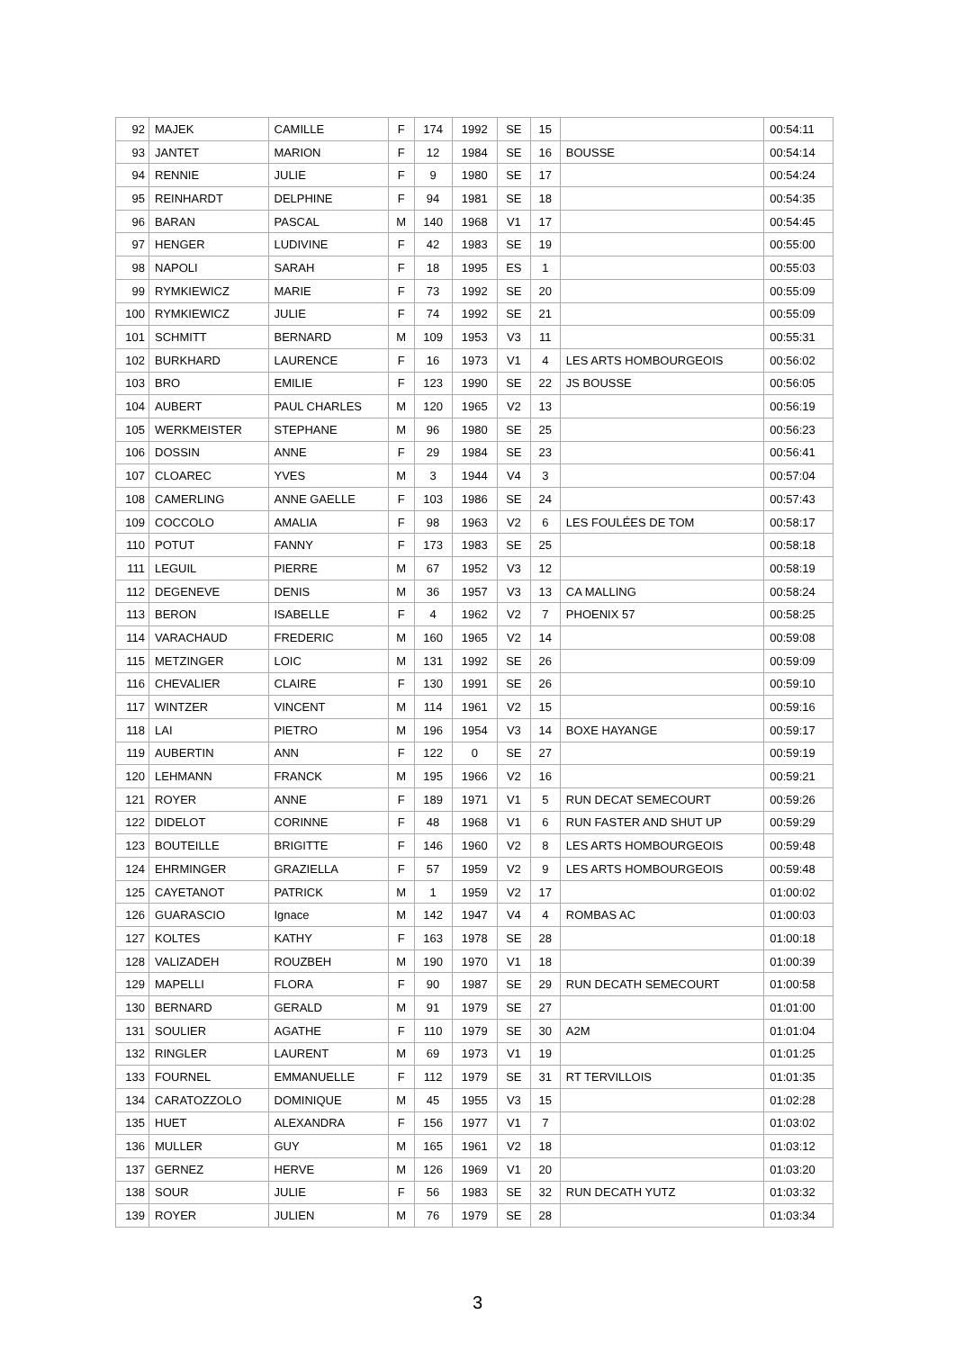| 92 | MAJEK | CAMILLE | F | 174 | 1992 | SE | 15 | | 00:54:11 |
| 93 | JANTET | MARION | F | 12 | 1984 | SE | 16 | BOUSSE | 00:54:14 |
| 94 | RENNIE | JULIE | F | 9 | 1980 | SE | 17 | | 00:54:24 |
| 95 | REINHARDT | DELPHINE | F | 94 | 1981 | SE | 18 | | 00:54:35 |
| 96 | BARAN | PASCAL | M | 140 | 1968 | V1 | 17 | | 00:54:45 |
| 97 | HENGER | LUDIVINE | F | 42 | 1983 | SE | 19 | | 00:55:00 |
| 98 | NAPOLI | SARAH | F | 18 | 1995 | ES | 1 | | 00:55:03 |
| 99 | RYMKIEWICZ | MARIE | F | 73 | 1992 | SE | 20 | | 00:55:09 |
| 100 | RYMKIEWICZ | JULIE | F | 74 | 1992 | SE | 21 | | 00:55:09 |
| 101 | SCHMITT | BERNARD | M | 109 | 1953 | V3 | 11 | | 00:55:31 |
| 102 | BURKHARD | LAURENCE | F | 16 | 1973 | V1 | 4 | LES ARTS HOMBOURGEOIS | 00:56:02 |
| 103 | BRO | EMILIE | F | 123 | 1990 | SE | 22 | JS BOUSSE | 00:56:05 |
| 104 | AUBERT | PAUL CHARLES | M | 120 | 1965 | V2 | 13 | | 00:56:19 |
| 105 | WERKMEISTER | STEPHANE | M | 96 | 1980 | SE | 25 | | 00:56:23 |
| 106 | DOSSIN | ANNE | F | 29 | 1984 | SE | 23 | | 00:56:41 |
| 107 | CLOAREC | YVES | M | 3 | 1944 | V4 | 3 | | 00:57:04 |
| 108 | CAMERLING | ANNE GAELLE | F | 103 | 1986 | SE | 24 | | 00:57:43 |
| 109 | COCCOLO | AMALIA | F | 98 | 1963 | V2 | 6 | LES FOULÉES DE TOM | 00:58:17 |
| 110 | POTUT | FANNY | F | 173 | 1983 | SE | 25 | | 00:58:18 |
| 111 | LEGUIL | PIERRE | M | 67 | 1952 | V3 | 12 | | 00:58:19 |
| 112 | DEGENEVE | DENIS | M | 36 | 1957 | V3 | 13 | CA MALLING | 00:58:24 |
| 113 | BERON | ISABELLE | F | 4 | 1962 | V2 | 7 | PHOENIX 57 | 00:58:25 |
| 114 | VARACHAUD | FREDERIC | M | 160 | 1965 | V2 | 14 | | 00:59:08 |
| 115 | METZINGER | LOIC | M | 131 | 1992 | SE | 26 | | 00:59:09 |
| 116 | CHEVALIER | CLAIRE | F | 130 | 1991 | SE | 26 | | 00:59:10 |
| 117 | WINTZER | VINCENT | M | 114 | 1961 | V2 | 15 | | 00:59:16 |
| 118 | LAI | PIETRO | M | 196 | 1954 | V3 | 14 | BOXE HAYANGE | 00:59:17 |
| 119 | AUBERTIN | ANN | F | 122 | 0 | SE | 27 | | 00:59:19 |
| 120 | LEHMANN | FRANCK | M | 195 | 1966 | V2 | 16 | | 00:59:21 |
| 121 | ROYER | ANNE | F | 189 | 1971 | V1 | 5 | RUN DECAT SEMECOURT | 00:59:26 |
| 122 | DIDELOT | CORINNE | F | 48 | 1968 | V1 | 6 | RUN FASTER AND SHUT UP | 00:59:29 |
| 123 | BOUTEILLE | BRIGITTE | F | 146 | 1960 | V2 | 8 | LES ARTS HOMBOURGEOIS | 00:59:48 |
| 124 | EHRMINGER | GRAZIELLA | F | 57 | 1959 | V2 | 9 | LES ARTS HOMBOURGEOIS | 00:59:48 |
| 125 | CAYETANOT | PATRICK | M | 1 | 1959 | V2 | 17 | | 01:00:02 |
| 126 | GUARASCIO | Ignace | M | 142 | 1947 | V4 | 4 | ROMBAS AC | 01:00:03 |
| 127 | KOLTES | KATHY | F | 163 | 1978 | SE | 28 | | 01:00:18 |
| 128 | VALIZADEH | ROUZBEH | M | 190 | 1970 | V1 | 18 | | 01:00:39 |
| 129 | MAPELLI | FLORA | F | 90 | 1987 | SE | 29 | RUN DECATH SEMECOURT | 01:00:58 |
| 130 | BERNARD | GERALD | M | 91 | 1979 | SE | 27 | | 01:01:00 |
| 131 | SOULIER | AGATHE | F | 110 | 1979 | SE | 30 | A2M | 01:01:04 |
| 132 | RINGLER | LAURENT | M | 69 | 1973 | V1 | 19 | | 01:01:25 |
| 133 | FOURNEL | EMMANUELLE | F | 112 | 1979 | SE | 31 | RT TERVILLOIS | 01:01:35 |
| 134 | CARATOZZOLO | DOMINIQUE | M | 45 | 1955 | V3 | 15 | | 01:02:28 |
| 135 | HUET | ALEXANDRA | F | 156 | 1977 | V1 | 7 | | 01:03:02 |
| 136 | MULLER | GUY | M | 165 | 1961 | V2 | 18 | | 01:03:12 |
| 137 | GERNEZ | HERVE | M | 126 | 1969 | V1 | 20 | | 01:03:20 |
| 138 | SOUR | JULIE | F | 56 | 1983 | SE | 32 | RUN DECATH YUTZ | 01:03:32 |
| 139 | ROYER | JULIEN | M | 76 | 1979 | SE | 28 | | 01:03:34 |
3